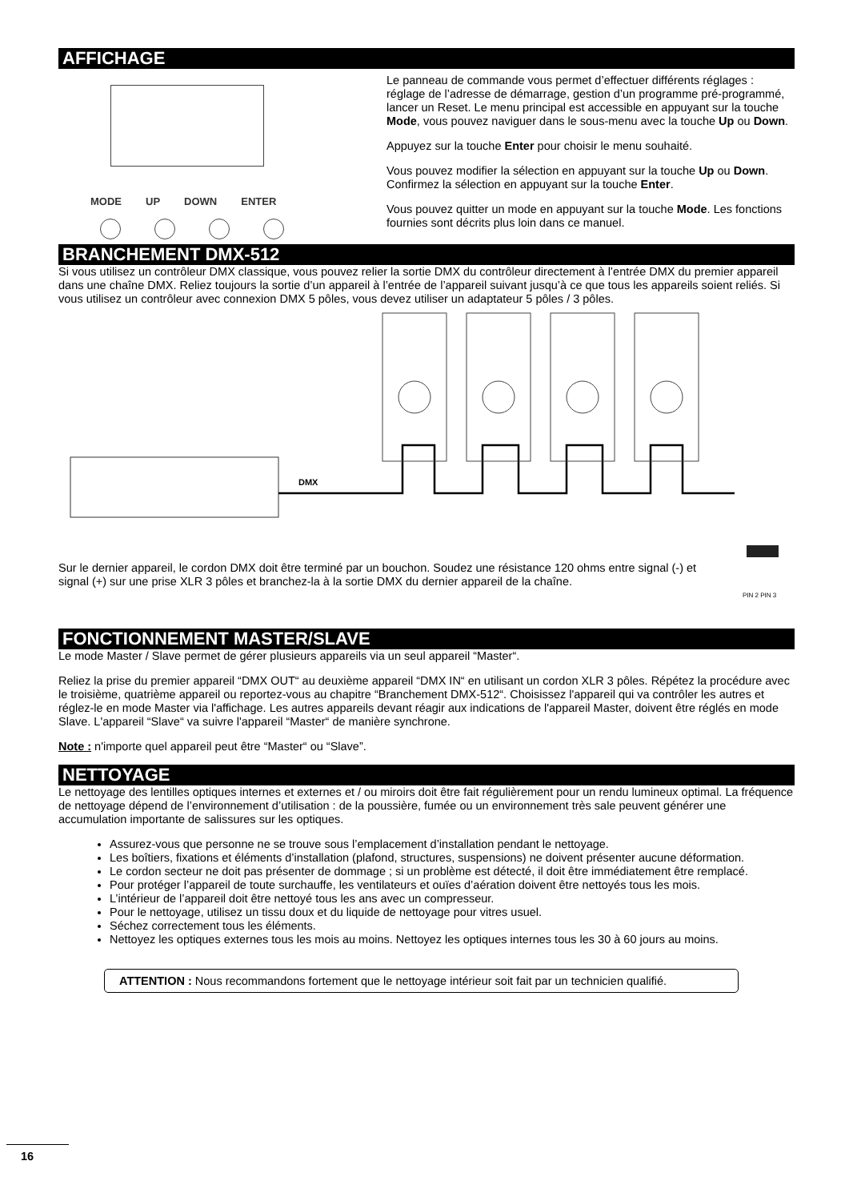AFFICHAGE
MODE UP DOWN ENTER
Le panneau de commande vous permet d’effectuer différents réglages : réglage de l’adresse de démarrage, gestion d’un programme pré-programmé, lancer un Reset. Le menu principal est accessible en appuyant sur la touche Mode, vous pouvez naviguer dans le sous-menu avec la touche Up ou Down.
Appuyez sur la touche Enter pour choisir le menu souhaité.
Vous pouvez modifier la sélection en appuyant sur la touche Up ou Down. Confirmez la sélection en appuyant sur la touche Enter.
Vous pouvez quitter un mode en appuyant sur la touche Mode. Les fonctions fournies sont décrits plus loin dans ce manuel.
BRANCHEMENT DMX-512
Si vous utilisez un contrôleur DMX classique, vous pouvez relier la sortie DMX du contrôleur directement à l’entrée DMX du premier appareil dans une chaîne DMX. Reliez toujours la sortie d’un appareil à l’entrée de l’appareil suivant jusqu’à ce que tous les appareils soient reliés. Si vous utilisez un contrôleur avec connexion DMX 5 pôles, vous devez utiliser un adaptateur 5 pôles / 3 pôles.
DMX
PIN 2 PIN 3
Sur le dernier appareil, le cordon DMX doit être terminé par un bouchon. Soudez une résistance 120 ohms entre signal (-) et signal (+) sur une prise XLR 3 pôles et branchez-la à la sortie DMX du dernier appareil de la chaîne.
FONCTIONNEMENT MASTER/SLAVE
Le mode Master / Slave permet de gérer plusieurs appareils via un seul appareil “Master“.
Reliez la prise du premier appareil “DMX OUT“ au deuxième appareil “DMX IN“ en utilisant un cordon XLR 3 pôles. Répétez la procédure avec le troisième, quatrième appareil ou reportez-vous au chapitre “Branchement DMX-512“. Choisissez l'appareil qui va contrôler les autres et réglez-le en mode Master via l'affichage. Les autres appareils devant réagir aux indications de l'appareil Master, doivent être réglés en mode Slave. L'appareil “Slave“ va suivre l'appareil “Master“ de manière synchrone.
Note : n'importe quel appareil peut être “Master“ ou “Slave”.
NETTOYAGE
Le nettoyage des lentilles optiques internes et externes et / ou miroirs doit être fait régulièrement pour un rendu lumineux optimal. La fréquence de nettoyage dépend de l’environnement d’utilisation : de la poussière, fumée ou un environnement très sale peuvent générer une accumulation importante de salissures sur les optiques.
Assurez-vous que personne ne se trouve sous l’emplacement d’installation pendant le nettoyage.
Les boîtiers, fixations et éléments d’installation (plafond, structures, suspensions) ne doivent présenter aucune déformation.
Le cordon secteur ne doit pas présenter de dommage ; si un problème est détecté, il doit être immédiatement être remplacé.
Pour protéger l’appareil de toute surchauffe, les ventilateurs et ouïes d’aération doivent être nettoyés tous les mois.
L’intérieur de l’appareil doit être nettoyé tous les ans avec un compresseur.
Pour le nettoyage, utilisez un tissu doux et du liquide de nettoyage pour vitres usuel.
Séchez correctement tous les éléments.
Nettoyez les optiques externes tous les mois au moins. Nettoyez les optiques internes tous les 30 à 60 jours au moins.
ATTENTION : Nous recommandons fortement que le nettoyage intérieur soit fait par un technicien qualifié.
16